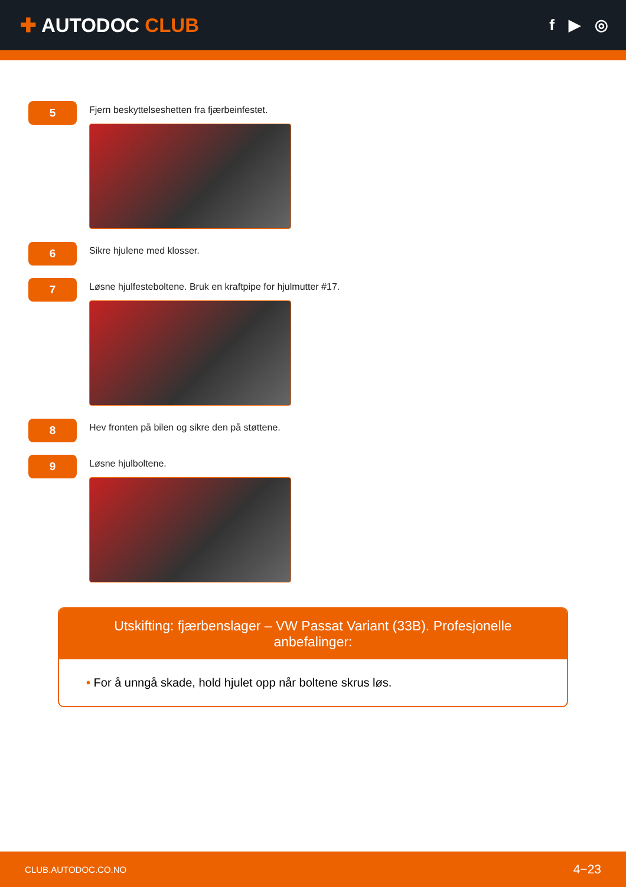✚ AUTODOC CLUB
f ▶ ◎
5
Fjern beskyttelseshetten fra fjærbeinfestet.
6
Sikre hjulene med klosser.
7
Løsne hjulfesteboltene. Bruk en kraftpipe for hjulmutter #17.
8
Hev fronten på bilen og sikre den på støttene.
9
Løsne hjulboltene.
Utskifting: fjærbenslager – VW Passat Variant (33B). Profesjonelle anbefalinger:
• For å unngå skade, hold hjulet opp når boltene skrus løs.
CLUB.AUTODOC.CO.NO 4−23